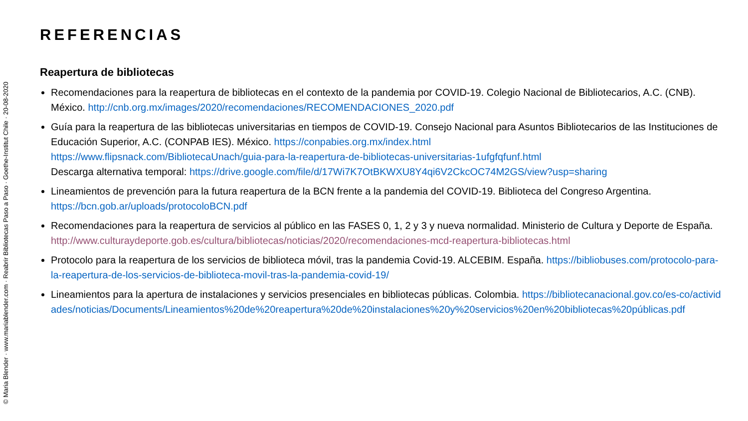© Maria Blender · www.mariablender.com · Reabrir Bibliotecas Paso a Paso · Goethe-Institut Chile · 20-08-2020
REFERENCIAS
Reapertura de bibliotecas
Recomendaciones para la reapertura de bibliotecas en el contexto de la pandemia por COVID-19. Colegio Nacional de Bibliotecarios, A.C. (CNB). México. http://cnb.org.mx/images/2020/recomendaciones/RECOMENDACIONES_2020.pdf
Guía para la reapertura de las bibliotecas universitarias en tiempos de COVID-19. Consejo Nacional para Asuntos Bibliotecarios de las Instituciones de Educación Superior, A.C. (CONPAB IES). México. https://conpabies.org.mx/index.html
https://www.flipsnack.com/BibliotecaUnach/guia-para-la-reapertura-de-bibliotecas-universitarias-1ufgfqfunf.html
Descarga alternativa temporal: https://drive.google.com/file/d/17Wi7K7OtBKWXU8Y4qi6V2CkcOC74M2GS/view?usp=sharing
Lineamientos de prevención para la futura reapertura de la BCN frente a la pandemia del COVID-19. Biblioteca del Congreso Argentina. https://bcn.gob.ar/uploads/protocoloBCN.pdf
Recomendaciones para la reapertura de servicios al público en las FASES 0, 1, 2 y 3 y nueva normalidad. Ministerio de Cultura y Deporte de España. http://www.culturaydeporte.gob.es/cultura/bibliotecas/noticias/2020/recomendaciones-mcd-reapertura-bibliotecas.html
Protocolo para la reapertura de los servicios de biblioteca móvil, tras la pandemia Covid-19. ALCEBIM. España. https://bibliobuses.com/protocolo-para-la-reapertura-de-los-servicios-de-biblioteca-movil-tras-la-pandemia-covid-19/
Lineamientos para la apertura de instalaciones y servicios presenciales en bibliotecas públicas. Colombia. https://bibliotecanacional.gov.co/es-co/actividades/noticias/Documents/Lineamientos%20de%20reapertura%20de%20instalaciones%20y%20servicios%20en%20bibliotecas%20públicas.pdf